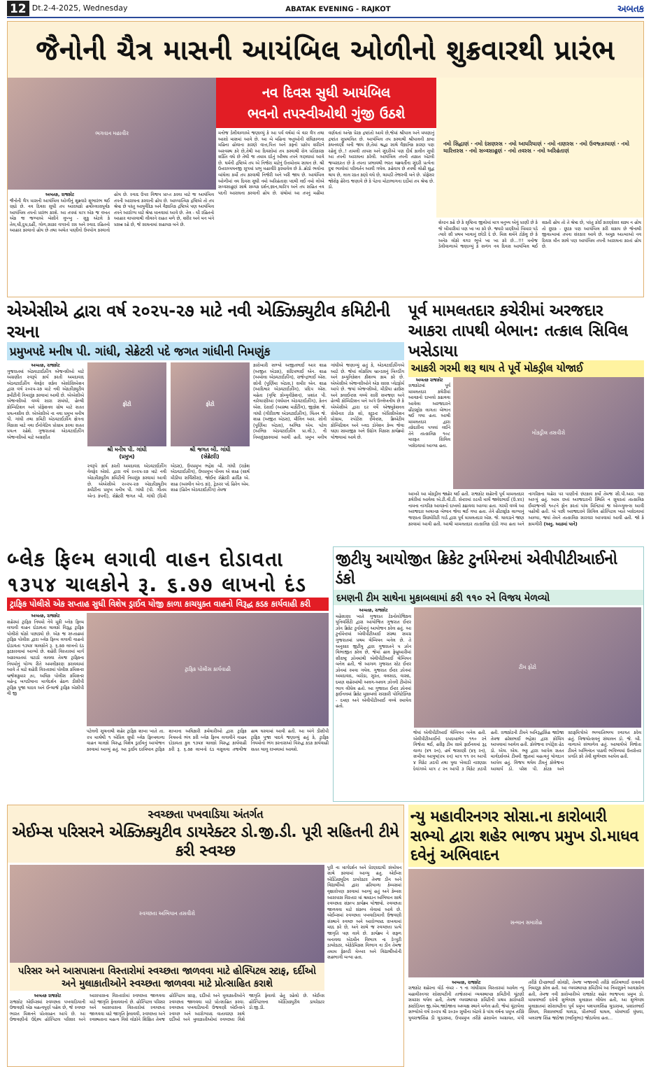12 Dt.2-4-2025, Wednesday ABATAK EVENING - RAJKOT અબતક
જૈનોની ચૈત્ર માસની આયંબિલ ઓળીનો શુક્રવારથી પ્રારંભ
ભગવાન મહાવીર
અબતક, રાજકોટ
જૈનોની ચૈત્ર માસની આયંબિલ ઓળીનું શુક્રવારે શુભારંભ થઈ રહ્યો છે. નવ દિવસ સુધી તપ આરાધકો હર્ષોલ્લાસપૂર્વક આયંબિલ તપનો પ્રારંભ કરશે. આ તપમાં માત્ર એક જ વખત એક જ જગ્યાએ બેસીને લુખ્ખુ - સુકુ એટલે કે તેલ,ઘી,દુધ,દહીં, ગોળ,સાકર વગરનો રસ અને સ્વાદ રહિતનો આહાર કરવાનો હોય છે તથા અચેત પાણીનો ઉપયોગ કરવાનો હોય છે. સ્વાદ ઉપર વિજય પ્રાપ્ત કરવા માટે જ આયંબિલ તપની આરાધના કરવાની હોય છે. આધ્યાત્મિક દ્રષ્ટિએ તો તપ શ્રેષ્ઠ છે પરંતુ આયુર્વેદિક અને વૈજ્ઞાનિક દ્રષ્ટિએ પણ આયંબિલ તપને આરોગ્ય માટે શ્રેષ્ઠ માનવામાં આવે છે. તેલ - ઘી રહિતનો આહાર વાપરવાથી લીવરને રાહત મળે છે, શરીર અને મન બંને પ્રસન્ન રહે છે, જે સાધનામાં સહાયક બને છે.
નવ દિવસ સુધી આયંબિલ
ભવનો તપસ્વીઓથી ગુંજી ઉઠશે
મનોજ ડેલીવાળાએ જણાવ્યું કે આ પર્વ વર્ષમાં બે વાર ચૈત્ર તથા આસો માસમાં આવે છે. આ બે મહિના ઋતુઓની સંધિકાળના મહિના હોવાના કારણે વાત્ત,પિત્ત અને કફનો પ્રકોપ શરીરને અસ્વસ્થ કરે છે,તેથી આ દિવસોમાં તપ કરવાથી રોગ પ્રતિકારક શક્તિ વધે છે તેથી જ તમામ દર્દનું ઔષધ તપને ગણવામાં આવે છે. ધર્મની દ્રષ્ટિએ તપ એ નિર્જરા માટેનું ઉત્તમોત્તમ સાધન છે. શ્રી ઉત્તરાધ્યયનજી સૂત્રમાં પ્રભુ મહાવીરે ફરમાવેલ છે કે..ક્રોડો ભવોના બાંધેલા કર્મો તપ કરવાથી નિર્જરી અને ખરી જાય છે. આયંબિલ ઓળીમાં નવ દિવસ સુધી નમો અરિહંતાણ પદથી લઈ નમો લોએ સવ્વસાહૂણં સાથે સમ્યક દર્શન,જ્ઞાન,ચારિત્ર અને તપ સહિત નવ પદની આરાધના કરવાની હોય છે. ગ્રંથોમાં આ તપનું મહીમા વર્ણવતાં અનેક પ્રેરક દ્રષ્ટાંતો આવે છે,જેમાં શ્રીપાલ અને મયણાનું દ્રષ્ટાંત સુપ્રચલિત છે. આયંબિલ તપ કરવાથી શ્રીપાલની કાયા કંચનવર્ણી બની જાય છે,તેમાં શ્રદ્ધા સાથે વૈજ્ઞાનિક કારણ પણ રહેલું છે..! તામલી તાપસ અને સુંદરીએ પણ દીર્ઘ કાલીન સુધી આ તપની આરાધના કરેલી. આયંબિલ તપની તાકાત એટલી જબરદસ્ત છે કે તપના પ્રભાવથી ભરત ચક્રવર્તીના સુંદરી પ્રત્યેના દુષ્ટ ભાવોમાં પરિવર્તન આવી ગયેલ. કહેવાય છે તપથી લોહી શુદ્ધ થાય છે, લાલ રક્ત કણો વધે છે, ચામડી તેજસ્વી બને છે. પ્રોફેસર જોસેફ હેરેલ્ડ જણાવે છે કે પેટના મોટાભાગના દર્દોમાં તપ શ્રેષ્ઠ છે. ડો.
નમો સિદ્ધાણં · નમો દંસણસ્સ · નમો આયરિયાણં · નમો નાણસ્સ · નમો ઉવજ્ઝાયાણં · નમો ચારિત્તસ્સ · નમો સવ્વસાહૂણં · નમો તવસ્સ · નમો અરિહંતાણં
શેલ્ટન કહે છે કે સૃષ્ટિના જીવોમાં માત્ર મનુષ્ય એવું પ્રાણી છે કે જે બીમારીમાં પણ ખા ખા કરે છે. જ્યારે પ્રાણીઓ બિમાર પડે ત્યારે સૌ પ્રથમ ખાવાનું છોડી દે છે. મિસ શર્મને ટોકેલુ છે કે અનેક લોકો વગર ભૂખે ખા ખા કરે છે...!!! મનોજ ડેલીવાળાએ જણાવ્યું કે સળંગ નવ દિવસ આયંબિલ થઈ શકતી હોય તો તે શ્રેષ્ઠ છે, પરંતુ કોઈ કારણોસર શક્ય ન હોય તો છૂટક - છૂટક પણ આયંબિલ કરી શકાય છે જેનાથી જીવાત્મામાં તપના સંસ્કાર આવે છે. અમુક આત્માઓ નવ દિવસ મૌન સાથે પણ આયંબિલ તપની આરાધના કરતાં હોય છે.
એએસીએ દ્વારા વર્ષ ૨૦૨૫-૨૭ માટે નવી એક્ઝિક્યુટીવ કમિટીની રચના
પ્રમુખપદે મનીષ પી. ગાંધી, સેક્રેટરી પદે જગત ગાંધીની નિમણુંક
અબતક, રાજકોટ
ગુજરાતમાં એડવાટાઈઝીંગ એજન્સીઓ માટે અગ્રણીત સ્વરૂપે કાર્ય કરતી અમદાવાદ એડવટાઈઝીંગ વેલફેર સર્કલ એસોસિએશન દ્વારા વર્ષ ૨૦૨૫-૨૭ માટે નવી એક્ઝીક્યુટીવ કમીટીની નિમણુંક કરવામાં આવી છે. એએસીએ એજન્સીઓ વચ્ચે સારા સંબંધો, હેલ્થી કોમ્પિટિશન અને પ્રોફેશનલ ગ્રોથ માટે સતત પ્રયત્નશીલ છે. એએસીએ ના નવા પ્રમુખ મનીષ પી. ગાંધી તથા કમિટી એડવટાઈઝીંગ ક્ષેત્રના વિકાસ માટે નવા ઈનોવેટિવ પ્રોગ્રામ કરવા સતત પ્રયત્ન રહેશે. ગુજરાતમાં એડવટાઈઝીંગ એજન્સીઓ માટે અગ્રણીત
ફોટો
શ્રી મનીષ પી. ગાંધી
(પ્રમુખ)
ફોટો
શ્રી જગત બી. ગાંધી
(સેક્રેટરી)
સ્વરૂપે કાર્ય કરતી અમદાવાદ એડવટાઈઝીંગ વેલફેર એસો. દ્વારા વર્ષ ૨૦૨૫-૨૭ માટે નવી એક્ઝીક્યુટીવ કમિટીની નિમણુંક કરવામાં આવી છે. એએસીએ ૨૦૨૫-૨૭ એક્ઝીક્યુટીવ કમીટીના પ્રમુખ મનીષ પી. ગાંધી (પી. ગૌતમ એન્ડ કંપની), સેક્રેટરી જગત બી. ગાંધી (દિમી એડસ), ઉપપ્રમુખ ભદ્રેશ બી. ગાંધી (રાકેશ એડવટાઈઝીંગ), ઉપપ્રમુખ પીનલ એ શાહ (શાર્થ મીડીયા સર્વિસીસ), જોઈન્ટ સેક્રેટરી હાર્દિક એ. શાહ (અરવીન એન્ડ કાં), ટ્રેઝરર પદે હિરેન એમ. શાહ (હિરેન એડવટાઈઝીંગ) તેમજ
કારોબારી સભ્યો અજીતભાઈ આર શાહ (અજીત એડસ), સંદિપભાઈ એન. શાહ (અમોલા એડવટાઈઝીંગ), રાજેન્દ્રભાઈ એસ. સોની (પૂર્ણિમા એડસ,) સમીર એન. શાહ (આદિશ્વર એડવટાઈઝીંગ), પ્રદિપ એસ. મહેતા (વૃષ્ટિ કોમ્યુનીકેશન), પ્રશાંત પી. નારેચાણીઆ (વર્ધમાન એડવટાઈઝીંગ), કેતન એસ. દેસાઈ (આસ્થા માર્કેટીંગ), જીજ્ઞેશ જે. ગાંધી (ગીરીરાજ એડવટાઈઝીંગ), ચિંતન જે. શાહ (અજીત એડસ), મૌલિન આર. સોની (પૂર્ણિમા એડસ), અભિક એમ. પટેલ (અભિક એડવટાઈઝીંગ પ્રા.લી.), ની નિમણુંકકરવામાં આવી હતી. પ્રમુખ મનીષ ગાંધીએ જણાવ્યું હતું કે, એડવટાઈઝીંગએ આર્ટ છે. જેમાં લોકપ્રિય બ્રાન્ડસનું બિલ્ડીંગ અને ક્મ્યુનિકેશન કૌશલ્ય કામ કરે છે. એએસીએ એજન્સીઓને એક સરસ પ્લેટફોર્મ આપે છે. જયાં એજન્સીઓ, મીડીયા હાઉસ અને કલાઈન્ટસ વચ્ચે સારી સમજણ અને હેલ્થી કોમ્પિટિશન બને અત્રે ઉલ્લેખનીય છે કે એએસીએ દ્વારા દર વર્ષે એજ્યુકેશનલ સેમીનાર ટોક શો, સ્ટુડન્ટ એપ્રિસીએશન પ્રોગ્રામ, સ્પોર્ટસ ઈવેન્ટસ, ક્રિએટીવ કોમ્પિટિશન અને બ્લડ ડોનેશન કેમ્પ જેવા ઘણા સામાજીક અને ઉદ્યોગ વિકાસ કાર્યક્રમો યોજવામાં આવે છે.
પૂર્વ મામલતદાર કચેરીમાં અરજદાર આકરા તાપથી બેભાન: તત્કાલ સિવિલ ખસેડાયા
આકરી ગરમી શરૂ થાય તે પૂર્વે મોકડ્રીલ યોજાઈ
અબતક રાજકોટ
રાજકોટમાં પૂર્વ મામલતદાર કચેરીમાં આવકનો દાખલો કઢાવવા આવેલા અરજદારને હીટસ્ટ્રોક લાગતા બેભાન થઈ ગયા હતા. આથી મામલતદાર દ્વારા તકેદારીના પગલાં લઈને તેને તાત્કાલિક ૧૦૮ મારફત સિવિલ ખસેડવામાં આવ્યા હતા.
મોકડ્રીલ તસવીરો
આખરે આ મોકડ્રીલ જાહેર થઈ હતી. રાજકોટ શહેરની પૂર્વ મામલતદાર કચેરીમાં આવેલા એ.ટી.વી.ટી. સેન્ટરમાં ૨૯મી માર્ચે જાવેદભાઈ (ઉ.૪૨) નામના નાગરિક આવકનો દાખલો કઢાવવા આવ્યા હતા. ગરમી વચ્ચે આ અરજદાર અચાનક બેભાન જેવા થઈ ગયા હતા. તેને હીટસ્ટ્રોક લાગ્યાનું જણાતા સિક્યોરિટી ગાર્ડ દ્વારા પૂર્વ મામલતદાર એસ. જે. ચાવડાને જાણ કરવામાં આવી હતી. આથી મામલતદાર તાત્કાલિક દોડી ગયા હતા અને નાગરિકના ચહેરા પર પાણીનો છંટકાવ કર્યો તેમજ સી.પી.આર. પણ આપ્યું હતું. આમ છતાં અરજદારની સ્થિતિ ન સુધરતાં તાત્કાલિક ઈમરજન્સી ૧૦૮ને ફોન કરતાં પાંચ મિનિટમાં જ એમ્બ્યુલન્સ આવી પહોંચી હતી. એ પછી અરજદારને સિવિલ હોસ્પિટલ ખાતે ખસેડવામાં આવ્યા, જ્યાં તેમને તાત્કાલિક સારવાર આપવામાં આવી હતી. જો કે કામગીરી (અનુ. આઠમાં પાને)
બ્લેક ફિલ્મ લગાવી વાહન દોડાવતા
૧૩૫૪ ચાલકોને રૂ. ૬.૭૭ લાખનો દંડ
ટ્રાફિક પોલીસે એક સપ્તાહ સુધી વિશેષ ડ્રાઈવ યોજી કાળા કાચયુક્ત વાહનો વિરૂદ્ધ કડક કાર્યવાહી કરી
અબતક, રાજકોટ
શહેરમાં ટ્રાફિક નિયમો નેવે મૂકી બ્લેક ફિલ્મ લગાવી વાહન દોડાવતા ચાલકો વિરૂદ્ધ ટ્રાફિક પોલીસે ધોકો પછાડ્યો છે. એક જ સપ્તાહમાં ટ્રાફિક પોલીસ દ્વારા બ્લેક ફિલ્મ લગાવી વાહનો દોડાવતા ૧૩૫૪ ચાલકોને રૂ. ૬.૭૭ લાખનો દંડ ફટકારવામાં આવ્યો છે. શહેરી વિસ્તારમાં માર્ગ અકસ્માતમાં ઘટાડો લાવવા તેમજ ટ્રાફિકના નિયમોનું યોગ્ય રીતે અમલીકરણ કરાવવામાં આવે તે માટે શહેરી વિસ્તારમાં પોલીસ કમિશનર બ્રજેશકુમાર ઝા, અધિક પોલીસ કમિશનર મહેન્દ્ર બગડીયાના માર્ગદર્શન હેઠળ ડીસીપી ટ્રાફિક પૂજા યાદવ અને ઈન્ચાર્જ ટ્રાફિક એસીપી વી જી
ટ્રાફિક પોલીસ કાર્યવાહી
પટેલની સૂચનાથી શહેર ટ્રાફિક શાખા ખાતે તા. ૨૫ માર્ચથી ૧ એપ્રિલ સુધી બ્લેક ફિલ્મવાળા વાહન ચાલકો વિરુદ્ધ વિશેષ ડ્રાઈવનું આયોજન કરવામાં આવ્યું હતું. આ ડ્રાઈવ દરમિયાન ટ્રાફિક શાખાના અધિકારી કર્મચારીઓ દ્વારા ટ્રાફિક નિયમનો ભંગ કરી બ્લેક ફિલ્મ લગાવીને વાહન દોડાવતા કુલ ૧૩૫૪ ચાલકો વિરુદ્ધ કાર્યવાહી કરી રૂ. ૬.૭૭ લાખનો દંડ વસૂલવા તજવીજ હાથ ધરવામાં આવી હતી. આ અંગે ડીસીપી ટ્રાફિક પૂજા યાદવે જણાવ્યું હતું કે, ટ્રાફિક નિયમોનો ભંગ કરનારાઓ વિરુદ્ધ કડક કાર્યવાહી સતત ચાલુ રાખવામાં આવશે.
જીટીયુ આયોજીત ક્રિકેટ ટુર્નામેન્ટમાં એવીપીટીઆઈનો ડંકો
દમણની ટીમ સાથેના મુકાબલામાં કરી ૧૧૦ રને વિજય મેળવ્યો
અબતક, રાજકોટ
મહેસાણા ખાતે ગુજરાત ટેક્નોલોજિકલ યુનિવર્સિટી દ્વારા આયોજિત ગુજરાત ઈન્ટર ઝોન ક્રિકેટ ટુર્નામેન્ટનું આયોજન કરેલ હતું. આ ટુર્નામેન્ટમાં એવીપીટીઆઈ સંસ્થા સમગ્ર ગુજરાતમાં પ્રથમ ચેમ્પિયન બનેલ છે. તે અનુસાર જીટીયુ દ્વારા ગુજરાતને ૫ ઝોન વિભાજીત કરેલ છે, જેમાં હાલ ફેબ્રુઆરીમાં સૌરાષ્ટ્ર ઝોનમાંથી એવીપીટીઆઈ ચેમ્પિયન બનેલ હતી, જે આગળ ગુજરાત સ્ટેટ ઈન્ટર ઝોનમાં રમવા ગયેલ. ગુજરાત ઈન્ટર ઝોનમાં અમદાવાદ, બરોડા, સુરત, વલસાડ, વાસદ, દમણ શહેરમાંથી અલગ-અલગ ઝોનની ટીમોએ ભાગ લીધેલ હતો. આ ગુજરાત ઈન્ટર ઝોનમાં ફાઈનલમાં ક્રિકેટ મુકાબલો સરકારી પોલિટેક્નિક - દમણ અને એવીપીટીઆઈ વચ્ચે રમાયેલ હતો.
ટીમ ફોટો
જેમાં એવીપીટીઆઈ ચેમ્પિયન બનેલ હતી. એવીપીટીઆઈનો દબદબાભેર ૧૧૦ રને વિજેતા થઈ, હરીફ ટીમ સામે ફાઈનલમાં રૂદ્ર વાળા (૪૧ રન), હર્ષ જસાણી (૪૬ રન), સખીયા આયુષ(૨૫ રન) માત્ર ૧૧ રન આપી ૪ વિકેટ ઝડપી તથા યુવા ખેલાડી નારણકા દેવાંગએ માત્ર ૮ રન આપી ૩ વિકેટ ઝડપી હતી. રાજકોટની ટીમને અનિરૂદ્ધસિંહ જાડેજા તેમજ હરેશભાઈ ભદ્રેશા દ્વારા કોચિંગ આપવામાં આવેલ હતી. કોલેજના સ્પોર્ટ્સ હેડ ડો. એચ. એચ. ભટ્ટ દ્વારા આપેલ સતત માર્ગદર્શનએ ટીમની જીતમાં મહત્વનું યોગદાન આપેલ હતું. વિજય થયેલ ટીમનું કોલેજના આચાર્ય ડો. પરેશ પી. કોટક અને સ્ટાફમિત્રોએ ભવ્યાતિભવ્ય સ્વાગત કરેલ હતું. વિજયોત્સવનું સંચાલન ડો. જે. બી. વાળાએ સંભાળેલ હતું. આચાર્યએ વિજેતા ટીમને અભિનંદન પાઠવી ભવિષ્યમાં ઉત્તરોત્તર પ્રગતિ કરે તેવી શુભેચ્છા આપેલ હતી.
સ્વચ્છતા પખવાડિયા અંતર્ગત
એઈમ્સ પરિસરને એક્ઝિક્યુટીવ ડાયરેક્ટર ડો.જી.ડી. પૂરી સહિતની ટીમે કરી સ્વચ્છ
સ્વચ્છતા અભિયાન તસવીરો
પરિસર અને આસપાસના વિસ્તારોમાં સ્વચ્છતા જાળવવા માટે હોસ્પિટલ સ્ટાફ, દર્દીઓ અને મુલાકાતીઓને સ્વચ્છતા જાળવવા માટે પ્રોત્સાહિત કરાશે
અબતક રાજકોટ
રાજકોટ એઈમ્સમાં સ્વચ્છતા પખવાડિયાની ઉજવણી એક મહત્વપૂર્ણ પહેલ છે, જે સ્વચ્છ ભારત મિશનને પ્રોત્સાહન આપે છે. આ ઉજવણીનો ઉદ્દેશ્ય હોસ્પિટલ પરિસર અને આસપાસના વિસ્તારોમાં સ્વચ્છતા જાળવવા માટે જાગૃતિ ફેલાવવાનો છે. હોસ્પિટલ પરિસર અને આસપાસના વિસ્તારોમાં સ્વચ્છતા જાળવવા માટે જાગૃતિ ફેલાવવી, સ્વચ્છતા અને સ્વસ્થતાના મહત્વ વિશે લોકોને શિક્ષિત તેમજ હોસ્પિટલ સ્ટાફ, દર્દીઓ અને મુલાકાતીઓને સ્વચ્છતા જાળવવા માટે પ્રોત્સાહિત કરવા. સ્વચ્છતા પખવાડિયાની ઉજવણી એઈમ્સને સ્વચ્છ અને આરોગ્યપ્રદ વાતાવરણ સાથે દર્દીઓ અને મુલાકાતીઓમાં સ્વચ્છતા વિશે જાગૃતિ ફેલાવો હેતુ રહેલો છે. એઈમ્સ હોસ્પિટલના એક્ઝિક્યુટીવ ડાયરેક્ટર ડો.જી.ડી.
પૂરી ના માર્ગદર્શન અને પ્રેરણાદાયી સંબોધન સાથે કરવામાં આવ્યુ હતુ. એઈમ્સ એક્ઝિક્યુટિવ ડાયરેક્ટર તેમજ ડીન અને વિદ્યાર્થીઓ દ્વારા હરિયાળા કેમ્પસમાં વૃક્ષારોપણ કરવામાં આવ્યું હતું અને કેમ્પસ આસપાસ વિસ્તાર માં શ્રમદાન અભિયાન સાથે સ્વચ્છતા સંકલ્પ કાર્યક્રમ યોજાયો. સ્વચ્છતા જાળવવા માટે સંકલ્પ લેવામાં આવે છે. એઈમ્સમાં સ્વચ્છતા પખવાડિયાની ઉજવણી સંસ્થાને સ્વચ્છ અને આરોગ્યપ્રદ રાખવામાં મદદ કરે છે, અને સાથે જ સ્વચ્છતા પ્રત્યે જાગૃતિ પણ લાવે છે. કાર્યક્રમ ને સફળ બનાવવા એડમીન વિભાગ ના ડેપ્યુટી ડાયરેક્ટર, એકેડેમિકસ વિભાગ ના ડીન તેમજ તમામ ફેકલ્ટી મેમ્બર અને વિદ્યાર્થીઓની સહભાગી બન્યા હતા.
ન્યુ મહાવીરનગર સોસા.ના કારોબારી સભ્યો દ્વારા શહેર ભાજપ પ્રમુખ ડો.માધવ દવેનું અભિવાદન
સન્માન સમારોહ
અબતક, રાજકોટ
રાજકોટ શહેરના વોર્ડ નંબર - ૧ ના ગાંધીગ્રામ વિસ્તારમાં આવેલ ન્યુ મહાવીરનગર સોસાયટીની તાજેતરમાં વ્યવસ્થાપક કમિટીની ચૂંટણી સમરસ થયેલ હતી, તેમજ વ્યવસ્થાપક કમિટીની પ્રથમ કારોબારી કસ્ટોડિયન જી.એમ.જાડેજાના અધ્યક્ષ સ્થાને મળેલ હતી. જેમાં ચૂંટાયેલા સભ્યોએ વર્ષ ૨૦૨૫ થી ૨૦૩૦ સુધીના એટલે કે પાંચ વર્ષના પ્રમુખ તરીકે યુવરાજસિંહ ડી ચુડાસમા, ઉપપ્રમુખ તરીકે હંસાબેન અગ્રાવત, મંત્રી તરીકે દીપકભાઈ સોલંકી, તેમજ ખજાનચી તરીકે સતિષભાઈ રાવલની નિમણૂક કરેલ હતી. આ વ્યવસ્થાપક કમિટીએ આ નિમણુકને આવકારેલ હતી, તેમજ નવી કારોબારીએ રાજકોટ શહેર ભાજપના પ્રમુખ ડો. માધવભાઈ દવેની શુભેચ્છા મુલાકાત લીધેલ હતી, આ શુભેચ્છા મુલાકાતમાં સોસાયટીના પૂર્વ પ્રમુખ યશપાલસિંહ ચુડાસમા, પ્રશાંતભાઈ સિંધવ, વિશાલભાઈ ચાવડા, પ્રીતભાઈ ધાધલ, મોમભાઈ મુંધવા, બલરાજ સિંહ જાડેજા (ભઈલુભા) જોડાયેલા હતા...